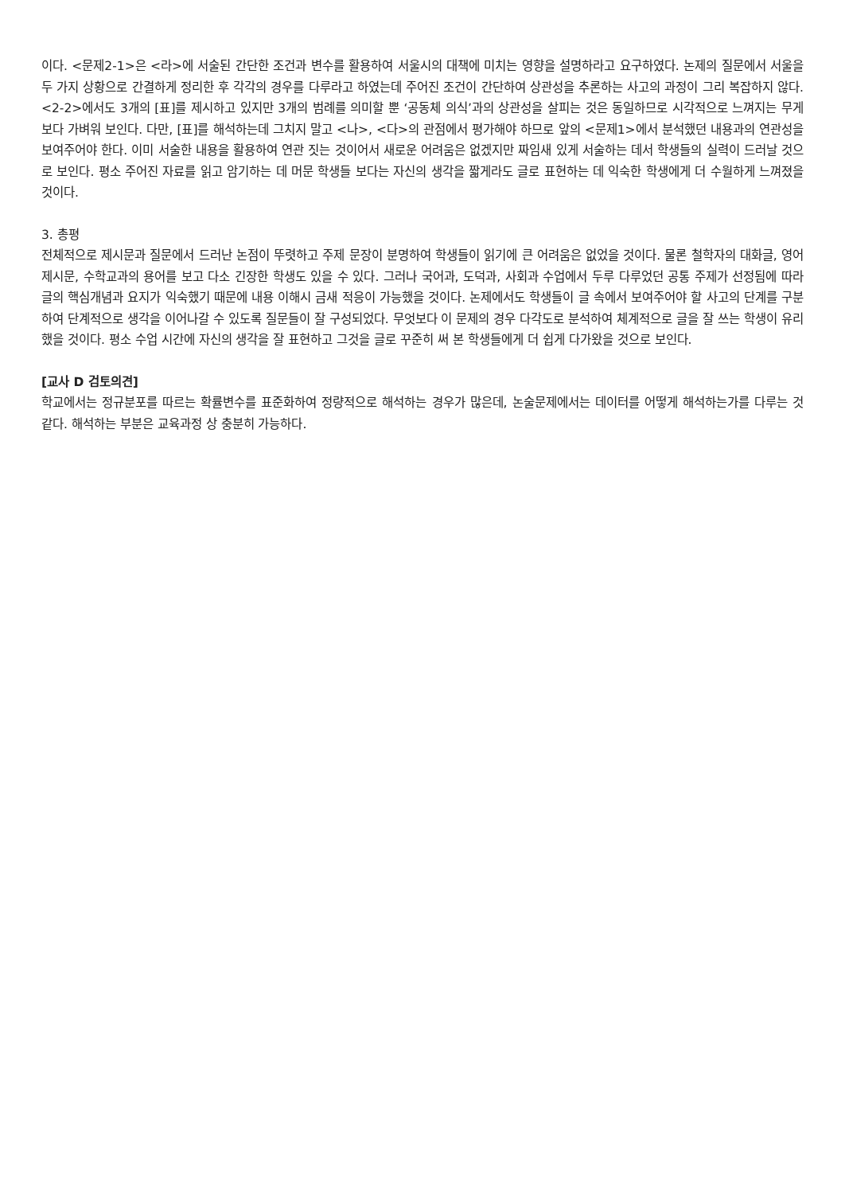이다. <문제2-1>은 <라>에 서술된 간단한 조건과 변수를 활용하여 서울시의 대책에 미치는 영향을 설명하라고 요구하였다. 논제의 질문에서 서울을 두 가지 상황으로 간결하게 정리한 후 각각의 경우를 다루라고 하였는데 주어진 조건이 간단하여 상관성을 추론하는 사고의 과정이 그리 복잡하지 않다. <2-2>에서도 3개의 [표]를 제시하고 있지만 3개의 범례를 의미할 뿐 ‘공동체 의식’과의 상관성을 살피는 것은 동일하므로 시각적으로 느껴지는 무게보다 가벼워 보인다. 다만, [표]를 해석하는데 그치지 말고 <나>, <다>의 관점에서 평가해야 하므로 앞의 <문제1>에서 분석했던 내용과의 연관성을 보여주어야 한다. 이미 서술한 내용을 활용하여 연관 짓는 것이어서 새로운 어려움은 없겠지만 짜임새 있게 서술하는 데서 학생들의 실력이 드러날 것으로 보인다. 평소 주어진 자료를 읽고 암기하는 데 머문 학생들 보다는 자신의 생각을 짧게라도 글로 표현하는 데 익숙한 학생에게 더 수월하게 느껴졌을 것이다.
3. 총평
전체적으로 제시문과 질문에서 드러난 논점이 뚜렷하고 주제 문장이 분명하여 학생들이 읽기에 큰 어려움은 없었을 것이다. 물론 철학자의 대화글, 영어 제시문, 수학교과의 용어를 보고 다소 긴장한 학생도 있을 수 있다. 그러나 국어과, 도덕과, 사회과 수업에서 두루 다루었던 공통 주제가 선정됨에 따라 글의 핵심개념과 요지가 익숙했기 때문에 내용 이해시 금새 적응이 가능했을 것이다. 논제에서도 학생들이 글 속에서 보여주어야 할 사고의 단계를 구분하여 단계적으로 생각을 이어나갈 수 있도록 질문들이 잘 구성되었다. 무엇보다 이 문제의 경우 다각도로 분석하여 체계적으로 글을 잘 쓰는 학생이 유리했을 것이다. 평소 수업 시간에 자신의 생각을 잘 표현하고 그것을 글로 꾸준히 써 본 학생들에게 더 쉽게 다가왔을 것으로 보인다.
[교사 D 검토의견]
학교에서는 정규분포를 따르는 확률변수를 표준화하여 정량적으로 해석하는 경우가 많은데, 논술문제에서는 데이터를 어떻게 해석하는가를 다루는 것 같다. 해석하는 부분은 교육과정 상 충분히 가능하다.